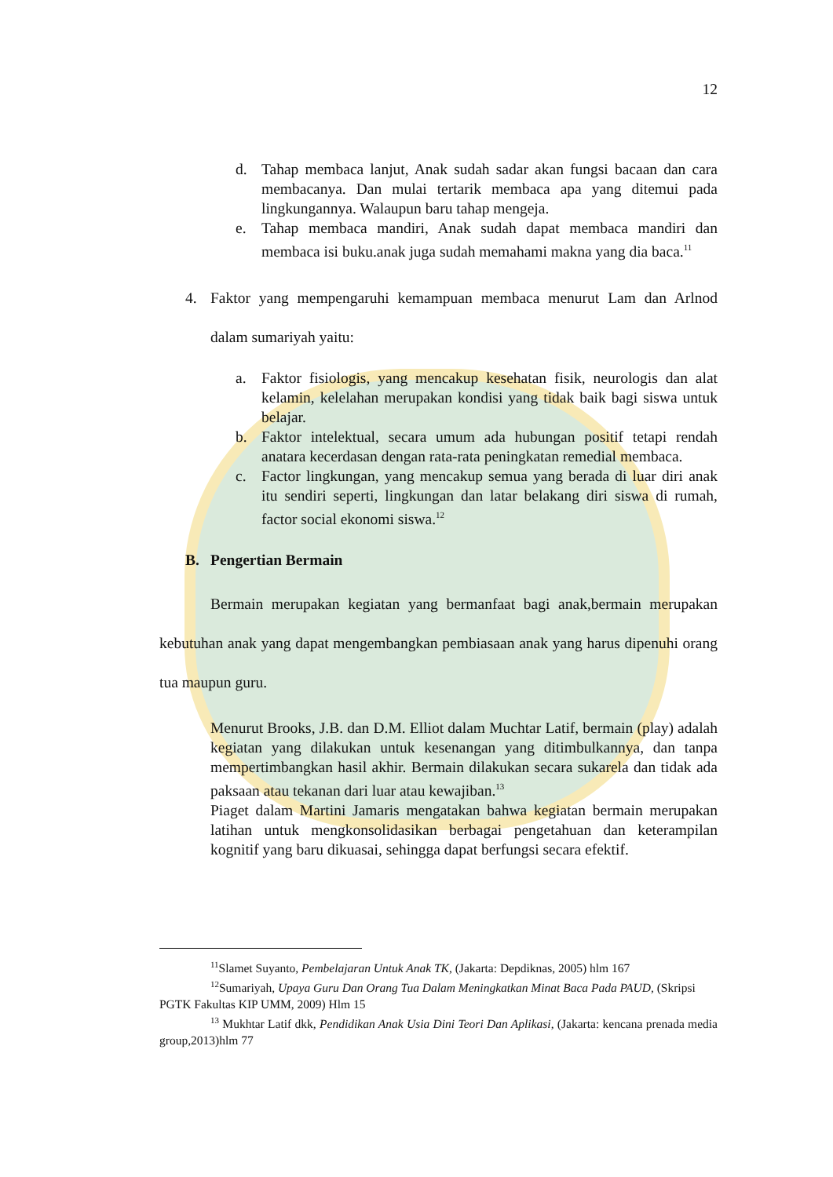12
d. Tahap membaca lanjut, Anak sudah sadar akan fungsi bacaan dan cara membacanya. Dan mulai tertarik membaca apa yang ditemui pada lingkungannya. Walaupun baru tahap mengeja.
e. Tahap membaca mandiri, Anak sudah dapat membaca mandiri dan membaca isi buku.anak juga sudah memahami makna yang dia baca.<sup>11</sup>
4. Faktor yang mempengaruhi kemampuan membaca menurut Lam dan Arlnod dalam sumariyah yaitu:
a. Faktor fisiologis, yang mencakup kesehatan fisik, neurologis dan alat kelamin, kelelahan merupakan kondisi yang tidak baik bagi siswa untuk belajar.
b. Faktor intelektual, secara umum ada hubungan positif tetapi rendah anatara kecerdasan dengan rata-rata peningkatan remedial membaca.
c. Factor lingkungan, yang mencakup semua yang berada di luar diri anak itu sendiri seperti, lingkungan dan latar belakang diri siswa di rumah, factor social ekonomi siswa.<sup>12</sup>
B. Pengertian Bermain
Bermain merupakan kegiatan yang bermanfaat bagi anak,bermain merupakan kebutuhan anak yang dapat mengembangkan pembiasaan anak yang harus dipenuhi orang tua maupun guru.
Menurut Brooks, J.B. dan D.M. Elliot dalam Muchtar Latif, bermain (play) adalah kegiatan yang dilakukan untuk kesenangan yang ditimbulkannya, dan tanpa mempertimbangkan hasil akhir. Bermain dilakukan secara sukarela dan tidak ada paksaan atau tekanan dari luar atau kewajiban.<sup>13</sup>
Piaget dalam Martini Jamaris mengatakan bahwa kegiatan bermain merupakan latihan untuk mengkonsolidasikan berbagai pengetahuan dan keterampilan kognitif yang baru dikuasai, sehingga dapat berfungsi secara efektif.
<sup>11</sup> Slamet Suyanto, Pembelajaran Untuk Anak TK, (Jakarta: Depdiknas, 2005) hlm 167
<sup>12</sup> Sumariyah, Upaya Guru Dan Orang Tua Dalam Meningkatkan Minat Baca Pada PAUD, (Skripsi PGTK Fakultas KIP UMM, 2009) Hlm 15
<sup>13</sup> Mukhtar Latif dkk, Pendidikan Anak Usia Dini Teori Dan Aplikasi, (Jakarta: kencana prenada media group,2013)hlm 77